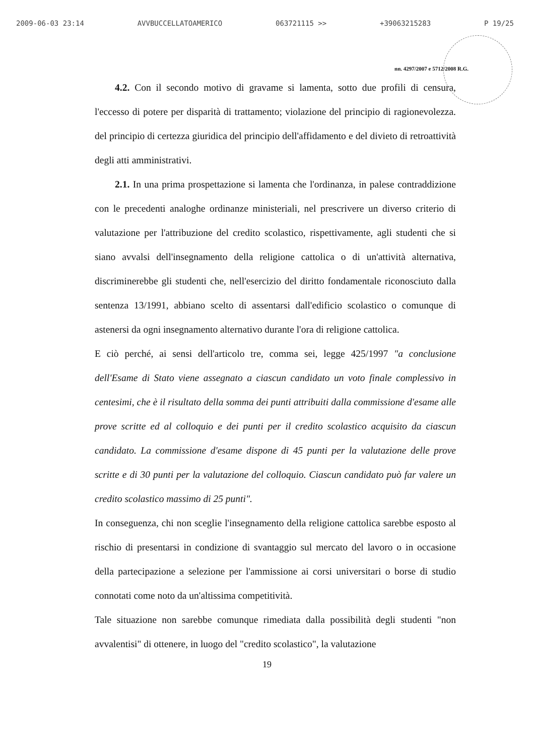2009-06-03 23:14 AVVBUCCELLATOAMERICO 063721115 >> +39063215283 P 19/25
nn. 4297/2007 e 5712/2008 R.G.
4.2. Con il secondo motivo di gravame si lamenta, sotto due profili di censura, l'eccesso di potere per disparità di trattamento; violazione del principio di ragionevolezza. del principio di certezza giuridica del principio dell'affidamento e del divieto di retroattività degli atti amministrativi.
2.1. In una prima prospettazione si lamenta che l'ordinanza, in palese contraddizione con le precedenti analoghe ordinanze ministeriali, nel prescrivere un diverso criterio di valutazione per l'attribuzione del credito scolastico, rispettivamente, agli studenti che si siano avvalsi dell'insegnamento della religione cattolica o di un'attività alternativa, discriminerebbe gli studenti che, nell'esercizio del diritto fondamentale riconosciuto dalla sentenza 13/1991, abbiano scelto di assentarsi dall'edificio scolastico o comunque di astenersi da ogni insegnamento alternativo durante l'ora di religione cattolica.
E ciò perché, ai sensi dell'articolo tre, comma sei, legge 425/1997 "a conclusione dell'Esame di Stato viene assegnato a ciascun candidato un voto finale complessivo in centesimi, che è il risultato della somma dei punti attribuiti dalla commissione d'esame alle prove scritte ed al colloquio e dei punti per il credito scolastico acquisito da ciascun candidato. La commissione d'esame dispone di 45 punti per la valutazione delle prove scritte e di 30 punti per la valutazione del colloquio. Ciascun candidato può far valere un credito scolastico massimo di 25 punti".
In conseguenza, chi non sceglie l'insegnamento della religione cattolica sarebbe esposto al rischio di presentarsi in condizione di svantaggio sul mercato del lavoro o in occasione della partecipazione a selezione per l'ammissione ai corsi universitari o borse di studio connotati come noto da un'altissima competitività.
Tale situazione non sarebbe comunque rimediata dalla possibilità degli studenti "non avvalentisi" di ottenere, in luogo del "credito scolastico", la valutazione
19